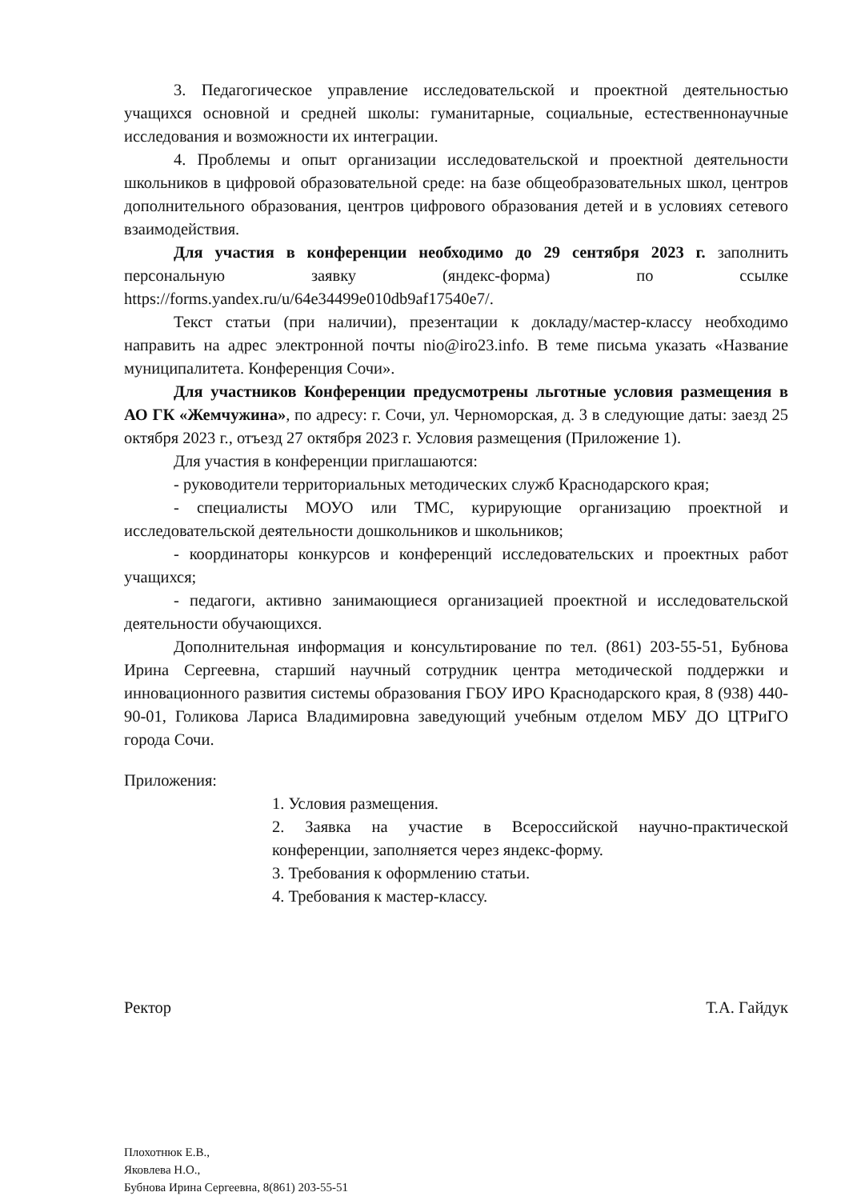3. Педагогическое управление исследовательской и проектной деятельностью учащихся основной и средней школы: гуманитарные, социальные, естественнонаучные исследования и возможности их интеграции.
4. Проблемы и опыт организации исследовательской и проектной деятельности школьников в цифровой образовательной среде: на базе общеобразовательных школ, центров дополнительного образования, центров цифрового образования детей и в условиях сетевого взаимодействия.
Для участия в конференции необходимо до 29 сентября 2023 г. заполнить персональную заявку (яндекс-форма) по ссылке https://forms.yandex.ru/u/64e34499e010db9af17540e7/.
Текст статьи (при наличии), презентации к докладу/мастер-классу необходимо направить на адрес электронной почты nio@iro23.info. В теме письма указать «Название муниципалитета. Конференция Сочи».
Для участников Конференции предусмотрены льготные условия размещения в АО ГК «Жемчужина», по адресу: г. Сочи, ул. Черноморская, д. 3 в следующие даты: заезд 25 октября 2023 г., отъезд 27 октября 2023 г. Условия размещения (Приложение 1).
Для участия в конференции приглашаются:
- руководители территориальных методических служб Краснодарского края;
- специалисты МОУО или ТМС, курирующие организацию проектной и исследовательской деятельности дошкольников и школьников;
- координаторы конкурсов и конференций исследовательских и проектных работ учащихся;
- педагоги, активно занимающиеся организацией проектной и исследовательской деятельности обучающихся.
Дополнительная информация и консультирование по тел. (861) 203-55-51, Бубнова Ирина Сергеевна, старший научный сотрудник центра методической поддержки и инновационного развития системы образования ГБОУ ИРО Краснодарского края, 8 (938) 440-90-01, Голикова Лариса Владимировна заведующий учебным отделом МБУ ДО ЦТРиГО города Сочи.
Приложения:
1. Условия размещения.
2. Заявка на участие в Всероссийской научно-практической конференции, заполняется через яндекс-форму.
3. Требования к оформлению статьи.
4. Требования к мастер-классу.
Ректор Т.А. Гайдук
Плохотнюк Е.В.,
Яковлева Н.О.,
Бубнова Ирина Сергеевна, 8(861) 203-55-51